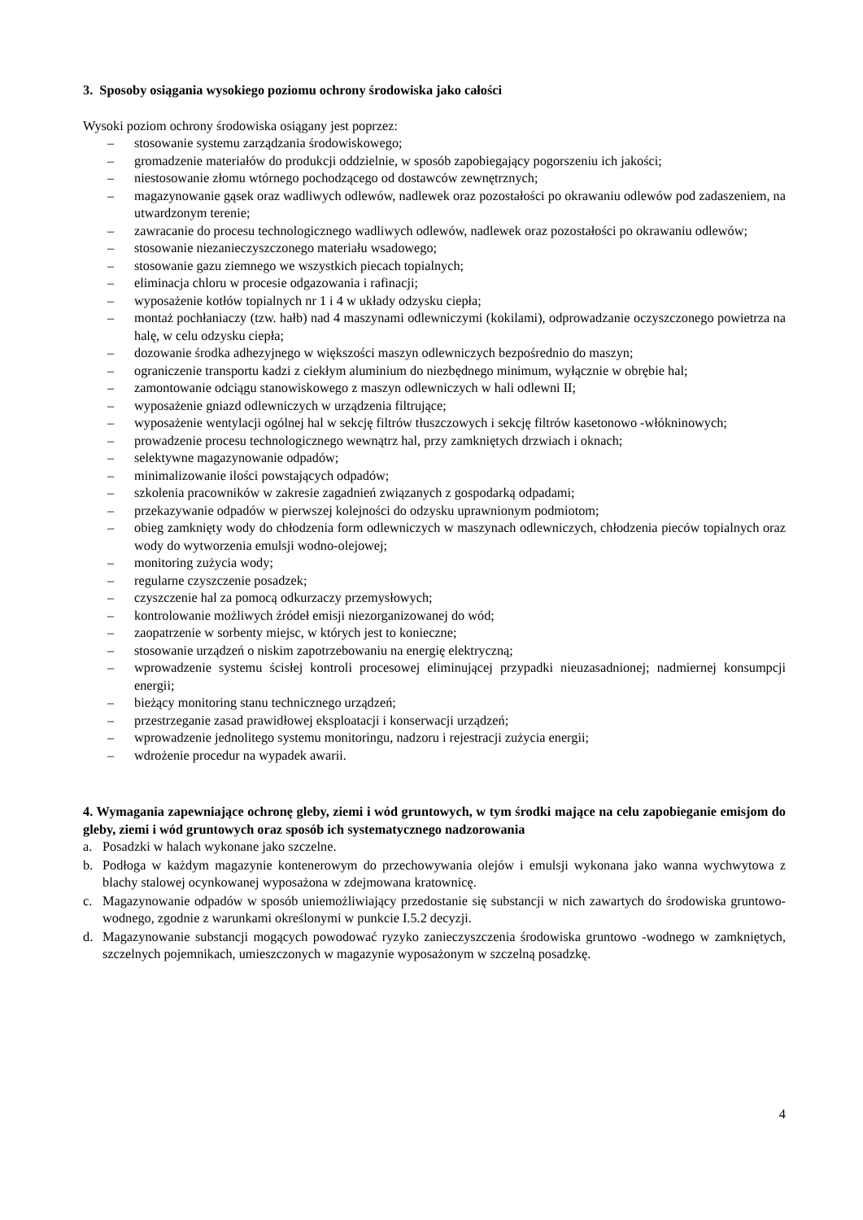3. Sposoby osiągania wysokiego poziomu ochrony środowiska jako całości
Wysoki poziom ochrony środowiska osiągany jest poprzez:
– stosowanie systemu zarządzania środowiskowego;
– gromadzenie materiałów do produkcji oddzielnie, w sposób zapobiegający pogorszeniu ich jakości;
– niestosowanie złomu wtórnego pochodzącego od dostawców zewnętrznych;
– magazynowanie gąsek oraz wadliwych odlewów, nadlewek oraz pozostałości po okrawaniu odlewów pod zadaszeniem, na utwardzonym terenie;
– zawracanie do procesu technologicznego wadliwych odlewów, nadlewek oraz pozostałości po okrawaniu odlewów;
– stosowanie niezanieczyszczonego materiału wsadowego;
– stosowanie gazu ziemnego we wszystkich piecach topialnych;
– eliminacja chloru w procesie odgazowania i rafinacji;
– wyposażenie kotłów topialnych nr 1 i 4 w układy odzysku ciepła;
– montaż pochłaniaczy (tzw. hałb) nad 4 maszynami odlewniczymi (kokilami), odprowadzanie oczyszczonego powietrza na halę, w celu odzysku ciepła;
– dozowanie środka adhezyjnego w większości maszyn odlewniczych bezpośrednio do maszyn;
– ograniczenie transportu kadzi z ciekłym aluminium do niezbędnego minimum, wyłącznie w obrębie hal;
– zamontowanie odciągu stanowiskowego z maszyn odlewniczych w hali odlewni II;
– wyposażenie gniazd odlewniczych w urządzenia filtrujące;
– wyposażenie wentylacji ogólnej hal w sekcję filtrów tłuszczowych i sekcję filtrów kasetonowo -włókninowych;
– prowadzenie procesu technologicznego wewnątrz hal, przy zamkniętych drzwiach i oknach;
– selektywne magazynowanie odpadów;
– minimalizowanie ilości powstających odpadów;
– szkolenia pracowników w zakresie zagadnień związanych z gospodarką odpadami;
– przekazywanie odpadów w pierwszej kolejności do odzysku uprawnionym podmiotom;
– obieg zamknięty wody do chłodzenia form odlewniczych w maszynach odlewniczych, chłodzenia pieców topialnych oraz wody do wytworzenia emulsji wodno-olejowej;
– monitoring zużycia wody;
– regularne czyszczenie posadzek;
– czyszczenie hal za pomocą odkurzaczy przemysłowych;
– kontrolowanie możliwych źródeł emisji niezorganizowanej do wód;
– zaopatrzenie w sorbenty miejsc, w których jest to konieczne;
– stosowanie urządzeń o niskim zapotrzebowaniu na energię elektryczną;
– wprowadzenie systemu ścisłej kontroli procesowej eliminującej przypadki nieuzasadnionej; nadmiernej konsumpcji energii;
– bieżący monitoring stanu technicznego urządzeń;
– przestrzeganie zasad prawidłowej eksploatacji i konserwacji urządzeń;
– wprowadzenie jednolitego systemu monitoringu, nadzoru i rejestracji zużycia energii;
– wdrożenie procedur na wypadek awarii.
4. Wymagania zapewniające ochronę gleby, ziemi i wód gruntowych, w tym środki mające na celu zapobieganie emisjom do gleby, ziemi i wód gruntowych oraz sposób ich systematycznego nadzorowania
a. Posadzki w halach wykonane jako szczelne.
b. Podłoga w każdym magazynie kontenerowym do przechowywania olejów i emulsji wykonana jako wanna wychwytowa z blachy stalowej ocynkowanej wyposażona w zdejmowana kratownicę.
c. Magazynowanie odpadów w sposób uniemożliwiający przedostanie się substancji w nich zawartych do środowiska gruntowo-wodnego, zgodnie z warunkami określonymi w punkcie I.5.2 decyzji.
d. Magazynowanie substancji mogących powodować ryzyko zanieczyszczenia środowiska gruntowo -wodnego w zamkniętych, szczelnych pojemnikach, umieszczonych w magazynie wyposażonym w szczelną posadzkę.
4